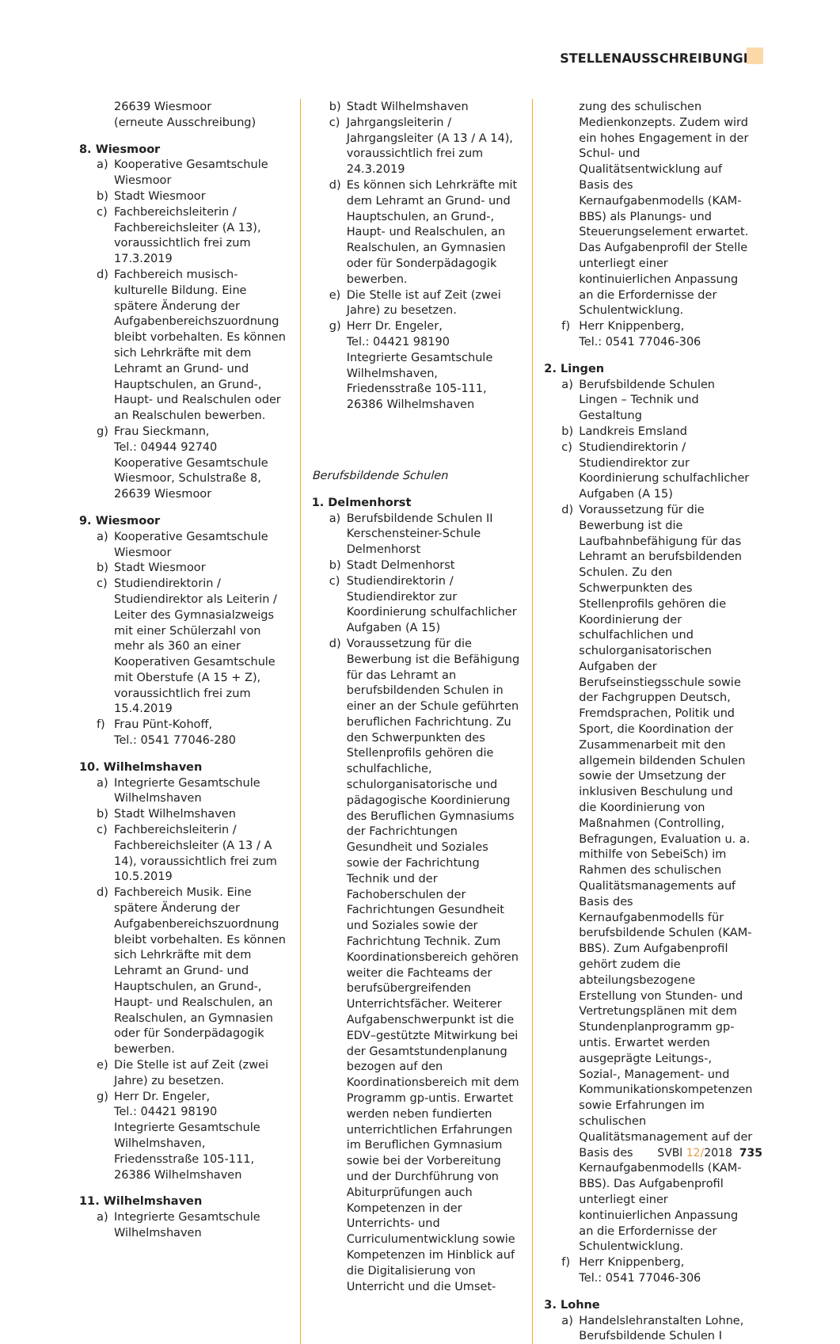STELLENAUSSCHREIBUNGEN
26639 Wiesmoor
(erneute Ausschreibung)
8. Wiesmoor
a) Kooperative Gesamtschule Wiesmoor
b) Stadt Wiesmoor
c) Fachbereichsleiterin / Fachbereichsleiter (A 13), voraussichtlich frei zum 17.3.2019
d) Fachbereich musisch-kulturelle Bildung. Eine spätere Änderung der Aufgabenbereichszuordnung bleibt vorbehalten. Es können sich Lehrkräfte mit dem Lehramt an Grund- und Hauptschulen, an Grund-, Haupt- und Realschulen oder an Realschulen bewerben.
g) Frau Sieckmann,
Tel.: 04944 92740
Kooperative Gesamtschule Wiesmoor, Schulstraße 8, 26639 Wiesmoor
9. Wiesmoor
a) Kooperative Gesamtschule Wiesmoor
b) Stadt Wiesmoor
c) Studiendirektorin / Studiendirektor als Leiterin / Leiter des Gymnasialzweigs mit einer Schülerzahl von mehr als 360 an einer Kooperativen Gesamtschule mit Oberstufe (A 15 + Z), voraussichtlich frei zum 15.4.2019
f) Frau Pünt-Kohoff,
Tel.: 0541 77046-280
10. Wilhelmshaven
a) Integrierte Gesamtschule Wilhelmshaven
b) Stadt Wilhelmshaven
c) Fachbereichsleiterin / Fachbereichsleiter (A 13 / A 14), voraussichtlich frei zum 10.5.2019
d) Fachbereich Musik. Eine spätere Änderung der Aufgabenbereichszuordnung bleibt vorbehalten. Es können sich Lehrkräfte mit dem Lehramt an Grund- und Hauptschulen, an Grund-, Haupt- und Realschulen, an Realschulen, an Gymnasien oder für Sonderpädagogik bewerben.
e) Die Stelle ist auf Zeit (zwei Jahre) zu besetzen.
g) Herr Dr. Engeler,
Tel.: 04421 98190
Integrierte Gesamtschule Wilhelmshaven, Friedensstraße 105-111, 26386 Wilhelmshaven
11. Wilhelmshaven
a) Integrierte Gesamtschule Wilhelmshaven
b) Stadt Wilhelmshaven
c) Jahrgangsleiterin / Jahrgangsleiter (A 13 / A 14), voraussichtlich frei zum 24.3.2019
d) Es können sich Lehrkräfte mit dem Lehramt an Grund- und Hauptschulen, an Grund-, Haupt- und Realschulen, an Realschulen, an Gymnasien oder für Sonderpädagogik bewerben.
e) Die Stelle ist auf Zeit (zwei Jahre) zu besetzen.
g) Herr Dr. Engeler,
Tel.: 04421 98190
Integrierte Gesamtschule Wilhelmshaven, Friedensstraße 105-111, 26386 Wilhelmshaven
Berufsbildende Schulen
1. Delmenhorst
a) Berufsbildende Schulen II Kerschensteiner-Schule Delmenhorst
b) Stadt Delmenhorst
c) Studiendirektorin / Studiendirektor zur Koordinierung schulfachlicher Aufgaben (A 15)
d) Voraussetzung für die Bewerbung ist die Befähigung für das Lehramt an berufsbildenden Schulen in einer an der Schule geführten beruflichen Fachrichtung. Zu den Schwerpunkten des Stellenprofils gehören die schulfachliche, schulorganisatorische und pädagogische Koordinierung des Beruflichen Gymnasiums der Fachrichtungen Gesundheit und Soziales sowie der Fachrichtung Technik und der Fachoberschulen der Fachrichtungen Gesundheit und Soziales sowie der Fachrichtung Technik. Zum Koordinationsbereich gehören weiter die Fachteams der berufsübergreifenden Unterrichtsfächer. Weiterer Aufgabenschwerpunkt ist die EDV–gestützte Mitwirkung bei der Gesamtstundenplanung bezogen auf den Koordinationsbereich mit dem Programm gp-untis. Erwartet werden neben fundierten unterrichtlichen Erfahrungen im Beruflichen Gymnasium sowie bei der Vorbereitung und der Durchführung von Abiturprüfungen auch Kompetenzen in der Unterrichts- und Curriculumentwicklung sowie Kompetenzen im Hinblick auf die Digitalisierung von Unterricht und die Umset-
zung des schulischen Medienkonzepts. Zudem wird ein hohes Engagement in der Schul- und Qualitätsentwicklung auf Basis des Kernaufgabenmodells (KAM-BBS) als Planungs- und Steuerungselement erwartet. Das Aufgabenprofil der Stelle unterliegt einer kontinuierlichen Anpassung an die Erfordernisse der Schulentwicklung.
f) Herr Knippenberg,
Tel.: 0541 77046-306
2. Lingen
a) Berufsbildende Schulen Lingen – Technik und Gestaltung
b) Landkreis Emsland
c) Studiendirektorin / Studiendirektor zur Koordinierung schulfachlicher Aufgaben (A 15)
d) Voraussetzung für die Bewerbung ist die Laufbahnbefähigung für das Lehramt an berufsbildenden Schulen. Zu den Schwerpunkten des Stellenprofils gehören die Koordinierung der schulfachlichen und schulorganisatorischen Aufgaben der Berufseinstiegsschule sowie der Fachgruppen Deutsch, Fremdsprachen, Politik und Sport, die Koordination der Zusammenarbeit mit den allgemein bildenden Schulen sowie der Umsetzung der inklusiven Beschulung und die Koordinierung von Maßnahmen (Controlling, Befragungen, Evaluation u. a. mithilfe von SebeiSch) im Rahmen des schulischen Qualitätsmanagements auf Basis des Kernaufgabenmodells für berufsbildende Schulen (KAM-BBS). Zum Aufgabenprofil gehört zudem die abteilungsbezogene Erstellung von Stunden- und Vertretungsplänen mit dem Stundenplanprogramm gp-untis. Erwartet werden ausgeprägte Leitungs-, Sozial-, Management- und Kommunikationskompetenzen sowie Erfahrungen im schulischen Qualitätsmanagement auf der Basis des Kernaufgabenmodells (KAM-BBS). Das Aufgabenprofil unterliegt einer kontinuierlichen Anpassung an die Erfordernisse der Schulentwicklung.
f) Herr Knippenberg,
Tel.: 0541 77046-306
3. Lohne
a) Handelslehranstalten Lohne, Berufsbildende Schulen I
SVBl 12/2018 735